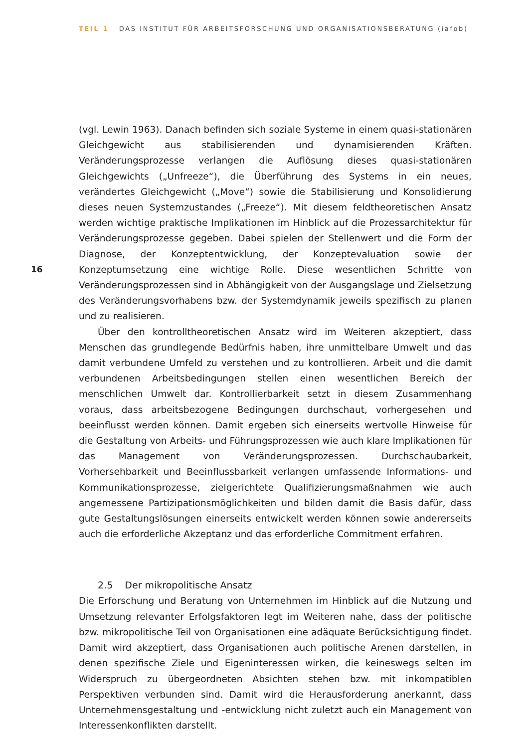TEIL 1 DAS INSTITUT FÜR ARBEITSFORSCHUNG UND ORGANISATIONSBERATUNG (iafob)
(vgl. Lewin 1963). Danach befinden sich soziale Systeme in einem quasi-stationären Gleichgewicht aus stabilisierenden und dynamisierenden Kräften. Veränderungsprozesse verlangen die Auflösung dieses quasi-stationären Gleichgewichts („Unfreeze“), die Überführung des Systems in ein neues, verändertes Gleichgewicht („Move“) sowie die Stabilisierung und Konsolidierung dieses neuen Systemzustandes („Freeze“). Mit diesem feldtheoretischen Ansatz werden wichtige praktische Implikationen im Hinblick auf die Prozessarchitektur für Veränderungsprozesse gegeben. Dabei spielen der Stellenwert und die Form der Diagnose, der Konzeptentwicklung, der Konzeptevaluation sowie der Konzeptumsetzung eine wichtige Rolle. Diese wesentlichen Schritte von Veränderungsprozessen sind in Abhängigkeit von der Ausgangslage und Zielsetzung des Veränderungsvorhabens bzw. der Systemdynamik jeweils spezifisch zu planen und zu realisieren.
Über den kontrolltheoretischen Ansatz wird im Weiteren akzeptiert, dass Menschen das grundlegende Bedürfnis haben, ihre unmittelbare Umwelt und das damit verbundene Umfeld zu verstehen und zu kontrollieren. Arbeit und die damit verbundenen Arbeitsbedingungen stellen einen wesentlichen Bereich der menschlichen Umwelt dar. Kontrollierbarkeit setzt in diesem Zusammenhang voraus, dass arbeitsbezogene Bedingungen durchschaut, vorhergesehen und beeinflusst werden können. Damit ergeben sich einerseits wertvolle Hinweise für die Gestaltung von Arbeits- und Führungsprozessen wie auch klare Implikationen für das Management von Veränderungsprozessen. Durchschaubarkeit, Vorhersehbarkeit und Beeinflussbarkeit verlangen umfassende Informations- und Kommunikationsprozesse, zielgerichtete Qualifizierungsmaßnahmen wie auch angemessene Partizipationsmöglichkeiten und bilden damit die Basis dafür, dass gute Gestaltungslösungen einerseits entwickelt werden können sowie andererseits auch die erforderliche Akzeptanz und das erforderliche Commitment erfahren.
2.5 Der mikropolitische Ansatz
Die Erforschung und Beratung von Unternehmen im Hinblick auf die Nutzung und Umsetzung relevanter Erfolgsfaktoren legt im Weiteren nahe, dass der politische bzw. mikropolitische Teil von Organisationen eine adäquate Berücksichtigung findet. Damit wird akzeptiert, dass Organisationen auch politische Arenen darstellen, in denen spezifische Ziele und Eigeninteressen wirken, die keineswegs selten im Widerspruch zu übergeordneten Absichten stehen bzw. mit inkompatiblen Perspektiven verbunden sind. Damit wird die Herausforderung anerkannt, dass Unternehmensgestaltung und -entwicklung nicht zuletzt auch ein Management von Interessenkonflikten darstellt.
16